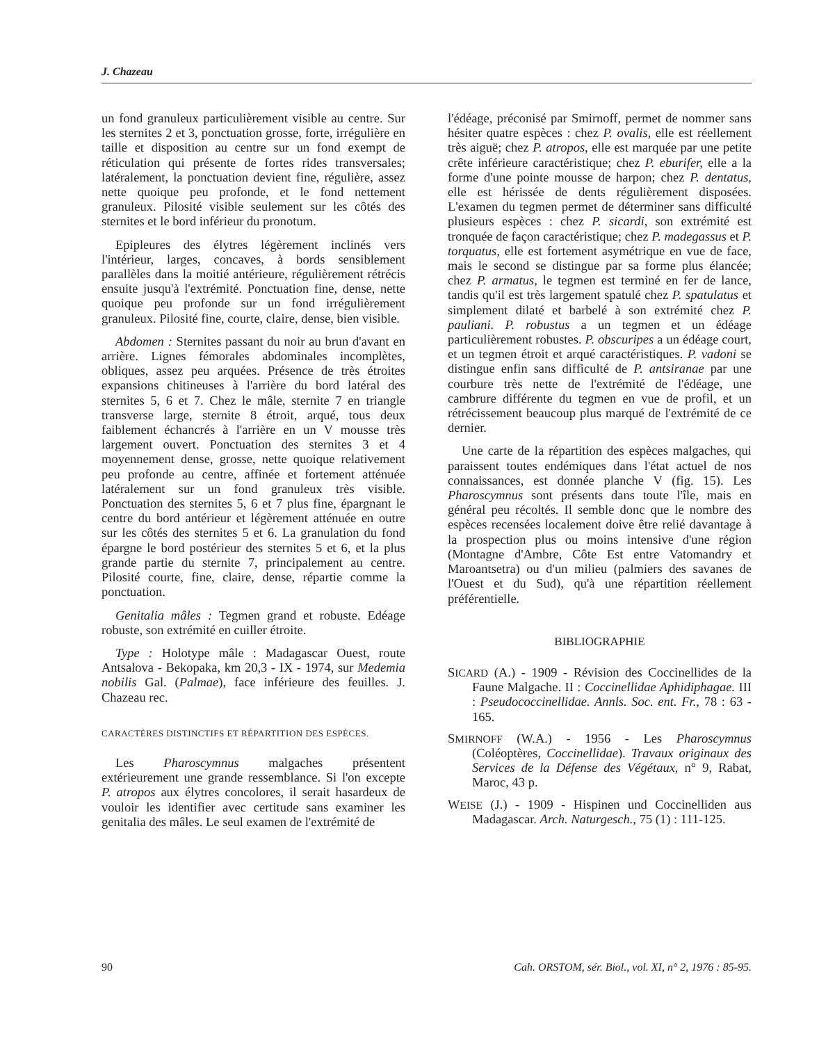J. Chazeau
un fond granuleux particulièrement visible au centre. Sur les sternites 2 et 3, ponctuation grosse, forte, irrégulière en taille et disposition au centre sur un fond exempt de réticulation qui présente de fortes rides transversales; latéralement, la ponctuation devient fine, régulière, assez nette quoique peu profonde, et le fond nettement granuleux. Pilosité visible seulement sur les côtés des sternites et le bord inférieur du pronotum.
Epipleures des élytres légèrement inclinés vers l'intérieur, larges, concaves, à bords sensiblement parallèles dans la moitié antérieure, régulièrement rétrécis ensuite jusqu'à l'extrémité. Ponctuation fine, dense, nette quoique peu profonde sur un fond irrégulièrement granuleux. Pilosité fine, courte, claire, dense, bien visible.
Abdomen : Sternites passant du noir au brun d'avant en arrière. Lignes fémorales abdominales incomplètes, obliques, assez peu arquées. Présence de très étroites expansions chitineuses à l'arrière du bord latéral des sternites 5, 6 et 7. Chez le mâle, sternite 7 en triangle transverse large, sternite 8 étroit, arqué, tous deux faiblement échancrés à l'arrière en un V mousse très largement ouvert. Ponctuation des sternites 3 et 4 moyennement dense, grosse, nette quoique relativement peu profonde au centre, affinée et fortement atténuée latéralement sur un fond granuleux très visible. Ponctuation des sternites 5, 6 et 7 plus fine, épargnant le centre du bord antérieur et légèrement atténuée en outre sur les côtés des sternites 5 et 6. La granulation du fond épargne le bord postérieur des sternites 5 et 6, et la plus grande partie du sternite 7, principalement au centre. Pilosité courte, fine, claire, dense, répartie comme la ponctuation.
Genitalia mâles : Tegmen grand et robuste. Edéage robuste, son extrémité en cuiller étroite.
Type : Holotype mâle : Madagascar Ouest, route Antsalova - Bekopaka, km 20,3 - IX - 1974, sur Medemia nobilis Gal. (Palmae), face inférieure des feuilles. J. Chazeau rec.
CARACTÈRES DISTINCTIFS ET RÉPARTITION DES ESPÈCES.
Les Pharoscymnus malgaches présentent extérieurement une grande ressemblance. Si l'on excepte P. atropos aux élytres concolores, il serait hasardeux de vouloir les identifier avec certitude sans examiner les genitalia des mâles. Le seul examen de l'extrémité de
l'édéage, préconisé par Smirnoff, permet de nommer sans hésiter quatre espèces : chez P. ovalis, elle est réellement très aiguë; chez P. atropos, elle est marquée par une petite crête inférieure caractéristique; chez P. eburifer, elle a la forme d'une pointe mousse de harpon; chez P. dentatus, elle est hérissée de dents régulièrement disposées. L'examen du tegmen permet de déterminer sans difficulté plusieurs espèces : chez P. sicardi, son extrémité est tronquée de façon caractéristique; chez P. madegassus et P. torquatus, elle est fortement asymétrique en vue de face, mais le second se distingue par sa forme plus élancée; chez P. armatus, le tegmen est terminé en fer de lance, tandis qu'il est très largement spatulé chez P. spatulatus et simplement dilaté et barbelé à son extrémité chez P. pauliani. P. robustus a un tegmen et un édéage particulièrement robustes. P. obscuripes a un édéage court, et un tegmen étroit et arqué caractéristiques. P. vadoni se distingue enfin sans difficulté de P. antsiranae par une courbure très nette de l'extrémité de l'édéage, une cambrure différente du tegmen en vue de profil, et un rétrécissement beaucoup plus marqué de l'extrémité de ce dernier.
Une carte de la répartition des espèces malgaches, qui paraissent toutes endémiques dans l'état actuel de nos connaissances, est donnée planche V (fig. 15). Les Pharoscymnus sont présents dans toute l'île, mais en général peu récoltés. Il semble donc que le nombre des espèces recensées localement doive être relié davantage à la prospection plus ou moins intensive d'une région (Montagne d'Ambre, Côte Est entre Vatomandry et Maroantsetra) ou d'un milieu (palmiers des savanes de l'Ouest et du Sud), qu'à une répartition réellement préférentielle.
BIBLIOGRAPHIE
SICARD (A.) - 1909 - Révision des Coccinellides de la Faune Malgache. II : Coccinellidae Aphidiphagae. III : Pseudococcinellidae. Annls. Soc. ent. Fr., 78 : 63 - 165.
SMIRNOFF (W.A.) - 1956 - Les Pharoscymnus (Coléoptères, Coccinellidae). Travaux originaux des Services de la Défense des Végétaux, n° 9, Rabat, Maroc, 43 p.
WEISE (J.) - 1909 - Hispinen und Coccinelliden aus Madagascar. Arch. Naturgesch., 75 (1) : 111-125.
90 Cah. ORSTOM, sér. Biol., vol. XI, n° 2, 1976 : 85-95.